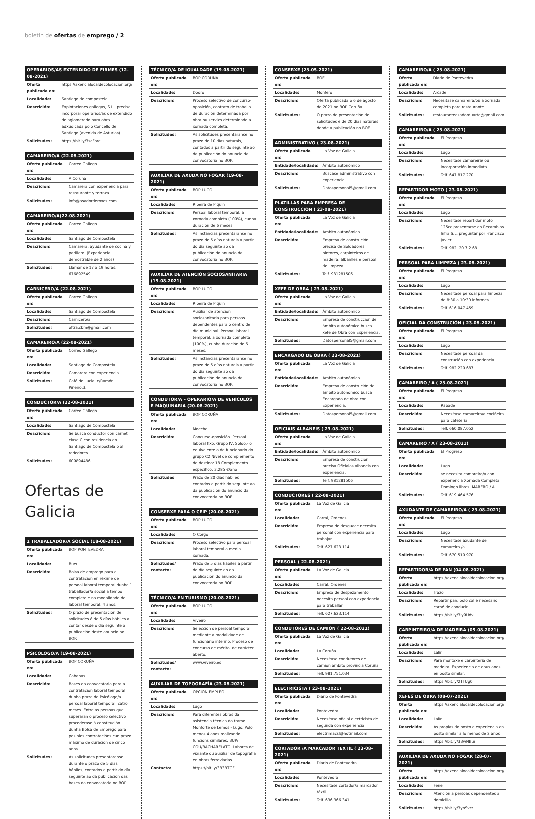boletín de ofertas de emprego / 2
OPERARIOS/AS EXTENDIDO DE FIRMES (12-08-2021)
| Oferta publicada en: | https://axencialocaldecolocacion.org/ |
| Localidade: | Santiago de compostela |
| Descrición: | Explotaciones gallegas, S.L.. precisa incorporar operarios/as de extendido de aglomerado para obra adxudicada polo Concello de Santiago (avenida de Asturias) |
| Solicitudes: | https://bit.ly/3scFore |
CAMAREIRO/A (22-08-2021)
| Oferta publicada en: | Correo Gallego |
| Localidade: | A Coruña |
| Descrición: | Camarera con experiencia para restaurante y terraza. |
| Solicitudes: | info@asadorderoxos.com |
CAMAREIRO/A(22-08-2021)
| Oferta publicada en: | Correo Gallego |
| Localidade: | Santiago de Compostela |
| Descrición: | Camarera, ayudante de cocina y parillero. (Experiencia demostrable de 2 años) |
| Solicitudes: | Llamar de 17 a 19 horas. 676892549 |
CARNICERO/A (22-08-2021)
| Oferta publicada en: | Correo Gallego |
| Localidade: | Santiago de Compostela |
| Descrición: | Carnicero/a |
| Solicitudes: | oftra.cbm@gmail.com |
CAMAREIRO/A (22-08-2021)
| Oferta publicada en: | Correo Gallego |
| Localidade: | Santiago de Compostela |
| Descrición: | Camarera con experiencia |
| Solicitudes: | Café de Lucia, c/Ramón Piñeiro,3. |
CONDUCTOR/A (22-08-2021)
| Oferta publicada en: | Correo Gallego |
| Localidade: | Santiago de Compostela |
| Descrición: | Se busca conductor con carnet clase C con residencia en Santiago de Compostela o al rededores. |
| Solicitudes: | 609894486 |
Ofertas de
Galicia
1 TRABALLADOR/A SOCIAL (18-08-2021)
| Oferta publicada en: | BOP PONTEVEDRA |
| Localidade: | Bueu |
| Descrición: | Bolsa de emprego para a contratación en réxime de persoal laboral temporal dunha 1 traballador/a social a tempo completo e na modalidade de laboral temporal, 4 anos. |
| Solicitudes: | O prazo de presentación de solicitudes é de 5 días hábiles a contar desde o día seguinte á publicación deste anuncio no BOP. |
PSICÓLOGO/A (19-08-2021)
| Oferta publicada en: | BOP CORUÑA |
| Localidade: | Cabanas |
| Descrición: | Bases da convocatoria para a contratación laboral temporal dunha praza de Psicólogo/a persoal laboral temporal, catro meses. Entre as persoas que superaran o proceso selectivo procederase á constitución dunha Bolsa de Emprego para posibles contratacións cun prazo máximo de duración de cinco anos. |
| Solicitudes: | As solicitudes presentaranse durante o prazo de 5 días hábiles, contados a partir do día seguinte ao da publicación das bases da convocatoria no BOP. |
TÉCNICO/A DE IGUALDADE (19-08-2021)
| Oferta publicada en: | BOP CORUÑA |
| Localidade: | Dodro |
| Descrición: | Proceso selectivo de concurso-oposición, contrato de traballo de duración determinada por obra ou servizo determinado a xornada completa. |
| Solicitudes: | As solicitudes presentaranse no prazo de 10 días naturais, contados a partir do seguinte ao da publicación do anuncio da convocatoria no BOP. |
AUXILIAR DE AXUDA NO FOGAR (19-08-2021)
| Oferta publicada en: | BOP LUGO |
| Localidade: | Ribeira de Piquín |
| Descrición: | Persoal laboral temporal, a xornada completa (100%), cunha duración de 6 meses. |
| Solicitudes: | As instancias presentaranse no prazo de 5 días naturais a partir do día seguinte ao da publicación do anuncio da convocatoria no BOP. |
AUXILIAR DE ATENCIÓN SOCIOSANITARIA (19-08-2021)
| Oferta publicada en: | BOP LUGO |
| Localidade: | Ribeira de Piquín |
| Descrición: | Auxiliar de atención sociosanitaria para persoas dependentes para o centro de día municipal. Persoal laboral temporal, a xornada completa (100%), cunha duración de 6 meses. |
| Solicitudes: | As instancias presentaranse no prazo de 5 días naturais a partir do día seguinte ao da publicación do anuncio da convocatoria no BOP. |
CONDUTOR/A – OPERARIO/A DE VEHÍCULOS E MAQUINARIA (20-08-2021)
| Oferta publicada en: | BOP CORUÑA |
| Localidade: | Moeche |
| Descrición: | Concurso-oposición. Persoal laboral fixo. Grupo IV, Soldo.- o equivalente o de funcionario do grupo C2 Nivel de complemento de destino: 18 Complemento específico: 3.285 €/ano |
| Solicitudes | Prazo de 20 días hábiles contados a partir do seguinte ao da publicación do anuncio da convocatoria no BOE |
CONSERXE PARA O CEIP (20-08-2021)
| Oferta publicada en: | BOP LUGO |
| Localidade: | O Corgo |
| Descrición: | Proceso selectivo para persoal laboral temporal a media xornada. |
| Solicitudes/ contacto: | Prazo de 5 días hábiles a partir do día seguinte ao da publicación do anuncio da convocatoria no BOP. |
TÉCNICO/A EN TURISMO (20-08-2021)
| Oferta publicada en: | BOP LUGO. |
| Localidade: | Viveiro |
| Descrición: | Selección de persoal temporal mediante a modalidade de funcionario interino. Proceso de concurso de mérito, de carácter aberto. |
| Solicitudes/ contacto: | www.viveiro.es |
AUXILIAR DE TOPOGRAFÍA (23-08-2021)
| Oferta publicada en: | OPCIÓN EMPLEO |
| Localidade: | Lugo |
| Descrición: | Para diferentes obras da asistencia técnica do tramo Monforte de Lemos - Lugo. Polo menos 4 anos realizando funcións similares. BUP/ COU/BACHARELATO. Labores de vixiante ou auxiliar de topografía en obras ferroviarias. |
| Contacto: | https://bit.ly/3B3BTGF |
CONSERXE (23-05-2021)
| Oferta publicada en: | BOE |
| Localidade: | Monfero |
| Descrición: | Oferta publicada o 6 de agosto de 2021 no BOP Coruña. |
| Solicitudes: | O prazo de presentación de solicitudes é de 20 días naturais dende a publicación no BOE. |
ADMINISTRATIVO ( 23-08–2021)
| Oferta publicada en: | La Voz de Galicia |
| Entidade/localidade: | Ámbito autonómico |
| Descrición: | Búscase administrativo con experiencia |
| Solicitudes: | Datospersonal5@gmail.com |
PLATILLAS PARA EMPRESA DE CONSTRUCCIÓN ( 23-08–2021)
| Oferta publicada en: | La Voz de Galicia |
| Entidade/localidade: | Ámbito autonómico |
| Descrición: | Empresa de construción precisa de Soldadores, pintores, carpinteiros de madeira, álbanlles e persoal de limpeza. |
| Solicitudes: | Telf. 981281506 |
XEFE DE OBRA ( 23-08–2021)
| Oferta publicada en: | La Voz de Galicia |
| Entidade/localidade: | Ámbito autonómico |
| Descrición: | Empresa de construcción de ámbito autonómico busca xefe de Obra con Experiencia. |
| Solicitudes: | Datospersonal5@gmail.com |
ENCARGADO DE OBRA ( 23-08–2021)
| Oferta publicada en: | La Voz de Galicia |
| Entidade/localidade: | Ámbito autonómico |
| Descrición: | Empresa de construción de ámbito autonómico busca Encargado de obra con Experiencia. |
| Solicitudes: | Datospersonal5@gmail.com |
OFICIAIS ALBANEIS ( 23-08–2021)
| Oferta publicada en: | La Voz de Galicia |
| Entidade/localidade: | Ámbito autonómico |
| Descrición: | Empresa de construción precisa Oficialas albaneis con experiencia. |
| Solicitudes: | Telf. 981281506 |
CONDUCTORES ( 22-08–2021)
| Oferta publicada en: | La Voz de Galicia |
| Localidade: | Carral, Ordenes |
| Descrición: | Empresa de desguace necesita personal con experiencia para trabajar. |
| Solicitudes: | Telf. 627.623.114 |
PERSOAL ( 22-08–2021)
| Oferta publicada en: | La Voz de Galicia |
| Localidade: | Carral, Ordenes |
| Descrición: | Empresa de despezamento necesita persoal con experiencia para traballar. |
| Solicitudes: | Telf. 627.623.114 |
CONDUTORES DE CAMIÓN ( 22-08–2021)
| Oferta publicada en: | La Voz de Galicia |
| Localidade: | La Coruña |
| Descrición: | Necesítase condutores de camión ámbito provincia Coruña |
| Solicitudes: | Telf. 981.751.034 |
ELECTRICISTA ( 23-08–2021)
| Oferta publicada en: | Diario de Pontevedra |
| Localidade: | Pontevedra |
| Descrición: | Necesítase oficial electricista de segunda con experiencia. |
| Solicitudes: | electrimacsl@hotmail.com |
CORTADOR /A MARCADOR TÉXTIL ( 23-08–2021)
| Oferta publicada en: | Diario de Pontevedra |
| Localidade: | Pontevedra |
| Descrición: | Necesítase cortador/a marcador téxtil |
| Solicitudes: | Telf. 636.366.341 |
CAMAREIRO/A ( 23-08–2021)
| Oferta publicada en: | Diario de Pontevedra |
| Localidade: | Arcade |
| Descrición: | Necesítase camareira/ou a xornada completa para restaurante |
| Solicitudes: | restauranteasadorduarte@gmail.com |
CAMAREIRO/A ( 23-08–2021)
| Oferta publicada en: | El Progreso |
| Localidade: | Lugo |
| Descrición: | Necesítase camareira/ ou incorporación inmediata. |
| Solicitudes: | Telf. 647.817.270 |
REPARTIDOR MOTO ( 23-08–2021)
| Oferta publicada en: | El Progreso |
| Localidade: | Lugo |
| Descrición: | Necesítase repartidor moto 125cc presentarse en Recambios Infra S.L. preguntar por Francisco Javier |
| Solicitudes: | Telf. 982 .20 7.2 68 |
PERSOAL PARA LIMPEZA ( 23-08–2021)
| Oferta publicada en: | El Progreso |
| Localidade: | Lugo |
| Descrición: | Necesítase persoal para limpeza de 8:30 a 10:30 informes. |
| Solicitudes: | Telf. 616.047.459 |
OFICIAL DA CONSTRUCIÓN ( 23-08–2021)
| Oferta publicada en: | El Progreso |
| Localidade: | Lugo |
| Descrición: | Necesítase persoal da construción con experiencia |
| Solicitudes: | Telf. 982.220.687 |
CAMAREIRO / A ( 23-08–2021)
| Oferta publicada en: | El Progreso |
| Localidade: | Rábade |
| Descrición: | Necesítase camareiro/a cociñeira para cafetería. |
| Solicitudes: | Telf. 660.087.052 |
CAMAREIRO / A ( 23-08–2021)
| Oferta publicada en: | El Progreso |
| Localidade: | Lugo |
| Descrición: | se necesita camareiro/a con experiencia Xornada Completa. Domingo libres. MARERO / A |
| Solicitudes: | Telf. 619.464.576 |
AXUDANTE DE CAMAREIRO/A ( 23-08–2021)
| Oferta publicada en: | El Progreso |
| Localidade: | Lugo |
| Descrición: | Necesítase axudante de camareiro /a |
| Solicitudes: | Telf. 670.510.970 |
REPARTIDOR/A DE PAN (04-08-2021)
| Oferta publicada en: | https://axencialocaldecolocacion.org/ |
| Localidade: | Trazo |
| Descrición: | Repartir pan, polo cal é necesario carné de conducir. |
| Solicitudes: | https://bit.ly/3ly9Udv |
CARPINTEIRO/A DE MADEIRA (05-08-2021)
| Oferta publicada en: | https://axencialocaldecolocacion.org/ |
| Localidade: | Lalín |
| Descrición: | Para montaxe e carpintería de madeira. Experiencia de dous anos en posto similar. |
| Solicitudes: | https://bit.ly/2TTUg0I |
XEFES DE OBRA (08-07-2021)
| Oferta publicada en: | https://axencialocaldecolocacion.org/ |
| Localidade: | Lalín |
| Descrición: | As propias do posto e experiencia en posto similar a lo menos de 2 anos |
| Solicitudes: | https://bit.ly/3BwNBui |
AUXILIAR DE AXUDA NO FOGAR (28-07-2021)
| Oferta publicada en: | https://axencialocaldecolocacion.org/ |
| Localidade: | Fene |
| Descrición: | Atención a persoas dependentes a domicilio |
| Solicitudes: | https://bit.ly/3ynSvrz |